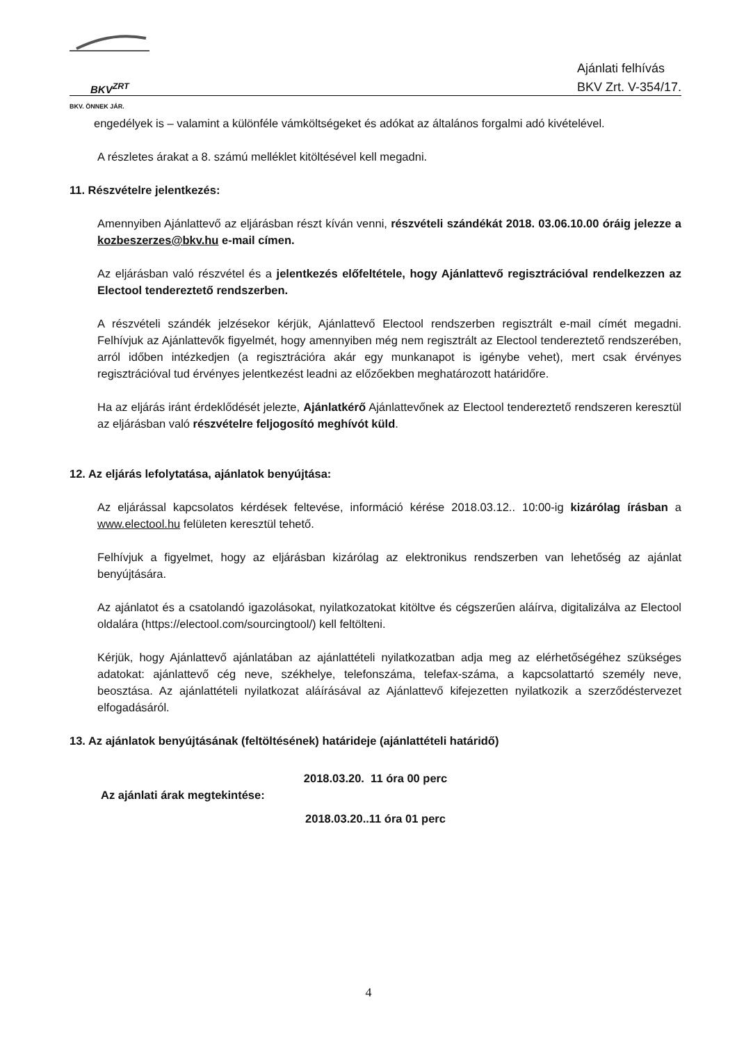BKV<sup>ZRT</sup>
BKV. ÖNNEK JÁR.
Ajánlati felhívás
BKV Zrt. V-354/17.
engedélyek is – valamint a különféle vámköltségeket és adókat az általános forgalmi adó kivételével.
A részletes árakat a 8. számú melléklet kitöltésével kell megadni.
11. Részvételre jelentkezés:
Amennyiben Ajánlattevő az eljárásban részt kíván venni, részvételi szándékát 2018. 03.06.10.00 óráig jelezze a kozbeszerzes@bkv.hu e-mail címen.
Az eljárásban való részvétel és a jelentkezés előfeltétele, hogy Ajánlattevő regisztrációval rendelkezzen az Electool tendereztető rendszerben.
A részvételi szándék jelzésekor kérjük, Ajánlattevő Electool rendszerben regisztrált e-mail címét megadni. Felhívjuk az Ajánlattevők figyelmét, hogy amennyiben még nem regisztrált az Electool tendereztető rendszerében, arról időben intézkedjen (a regisztrációra akár egy munkanapot is igénybe vehet), mert csak érvényes regisztrációval tud érvényes jelentkezést leadni az előzőekben meghatározott határidőre.
Ha az eljárás iránt érdeklődését jelezte, Ajánlatkérő Ajánlattevőnek az Electool tendereztető rendszeren keresztül az eljárásban való részvételre feljogosító meghívót küld.
12. Az eljárás lefolytatása, ajánlatok benyújtása:
Az eljárással kapcsolatos kérdések feltevése, információ kérése 2018.03.12.. 10:00-ig kizárólag írásban a www.electool.hu felületen keresztül tehető.
Felhívjuk a figyelmet, hogy az eljárásban kizárólag az elektronikus rendszerben van lehetőség az ajánlat benyújtására.
Az ajánlatot és a csatolandó igazolásokat, nyilatkozatokat kitöltve és cégszerűen aláírva, digitalizálva az Electool oldalára (https://electool.com/sourcingtool/) kell feltölteni.
Kérjük, hogy Ajánlattevő ajánlatában az ajánlattételi nyilatkozatban adja meg az elérhetőségéhez szükséges adatokat: ajánlattevő cég neve, székhelye, telefonszáma, telefax-száma, a kapcsolattartó személy neve, beosztása. Az ajánlattételi nyilatkozat aláírásával az Ajánlattevő kifejezetten nyilatkozik a szerződéstervezet elfogadásáról.
13. Az ajánlatok benyújtásának (feltöltésének) határideje (ajánlattételi határidő)
2018.03.20. 11 óra 00 perc
Az ajánlati árak megtekintése:
2018.03.20..11 óra 01 perc
4